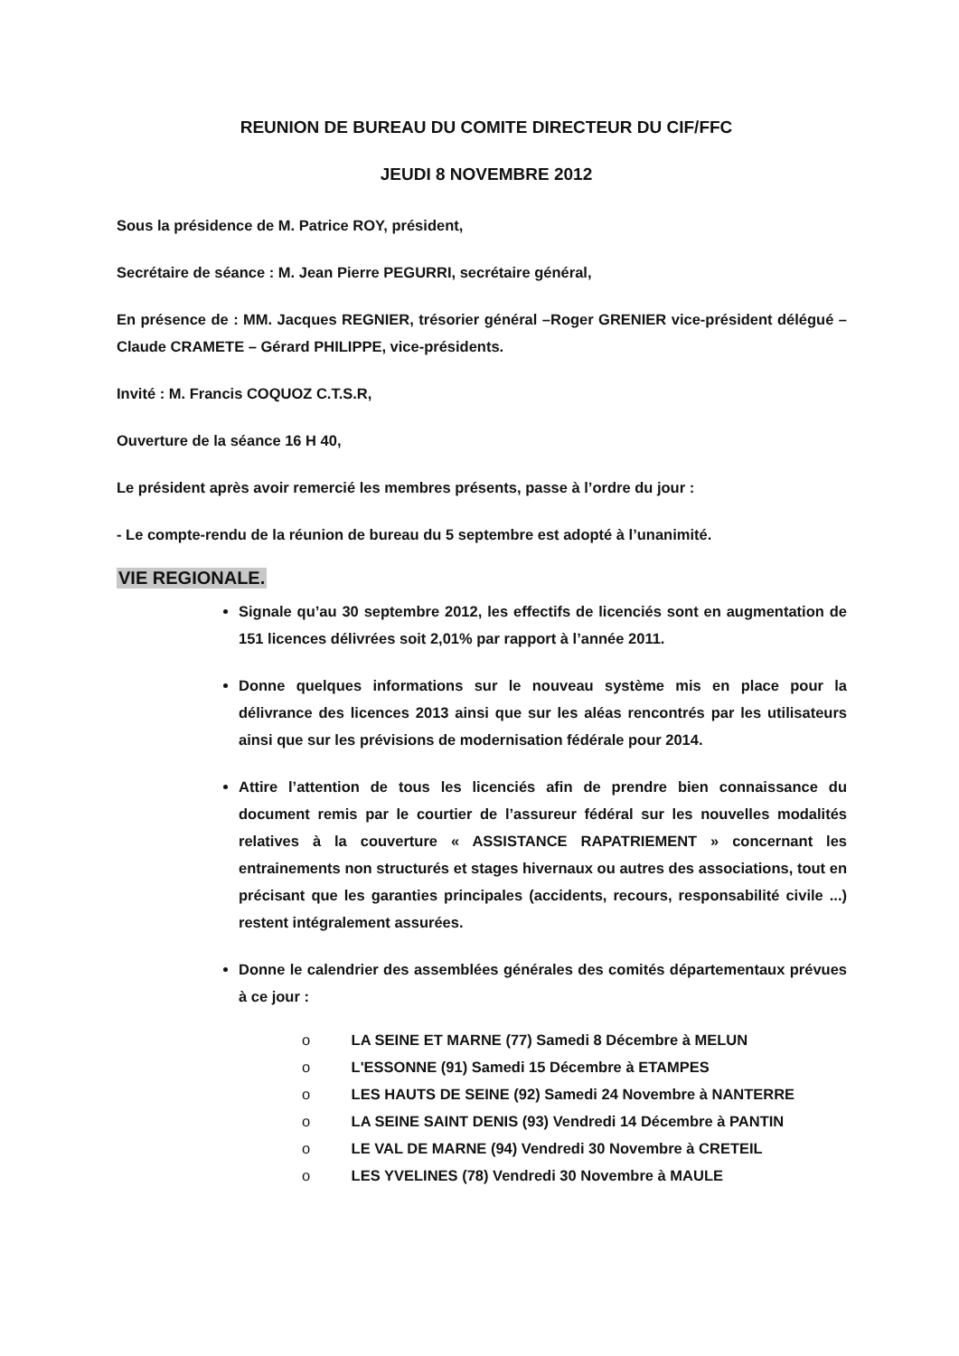REUNION DE BUREAU DU COMITE DIRECTEUR DU CIF/FFC
JEUDI 8 NOVEMBRE 2012
Sous la présidence de M. Patrice ROY, président,
Secrétaire de séance : M. Jean Pierre PEGURRI, secrétaire général,
En présence de : MM. Jacques REGNIER, trésorier général –Roger GRENIER vice-président délégué – Claude CRAMETE – Gérard PHILIPPE, vice-présidents.
Invité : M. Francis COQUOZ C.T.S.R,
Ouverture de la séance 16 H 40,
Le président après avoir remercié les membres présents, passe à l’ordre du jour :
- Le compte-rendu de la réunion de bureau du 5 septembre est adopté à l’unanimité.
VIE REGIONALE.
Signale qu’au 30 septembre 2012, les effectifs de licenciés sont en augmentation de 151 licences délivrées soit 2,01% par rapport à l’année 2011.
Donne quelques informations sur le nouveau système mis en place pour la délivrance des licences 2013 ainsi que sur les aléas rencontrés par les utilisateurs ainsi que sur les prévisions de modernisation fédérale pour 2014.
Attire l’attention de tous les licenciés afin de prendre bien connaissance du document remis par le courtier de l’assureur fédéral sur les nouvelles modalités relatives à la couverture « ASSISTANCE RAPATRIEMENT » concernant les entrainements non structurés et stages hivernaux ou autres des associations, tout en précisant que les garanties principales (accidents, recours, responsabilité civile ...) restent intégralement assurées.
Donne le calendrier des assemblées générales des comités départementaux prévues à ce jour :
o LA SEINE ET MARNE (77) Samedi 8 Décembre à MELUN
o L'ESSONNE (91) Samedi 15 Décembre à ETAMPES
o LES HAUTS DE SEINE (92) Samedi 24 Novembre à NANTERRE
o LA SEINE SAINT DENIS (93) Vendredi 14 Décembre à PANTIN
o LE VAL DE MARNE (94) Vendredi 30 Novembre à CRETEIL
o LES YVELINES (78) Vendredi 30 Novembre à MAULE